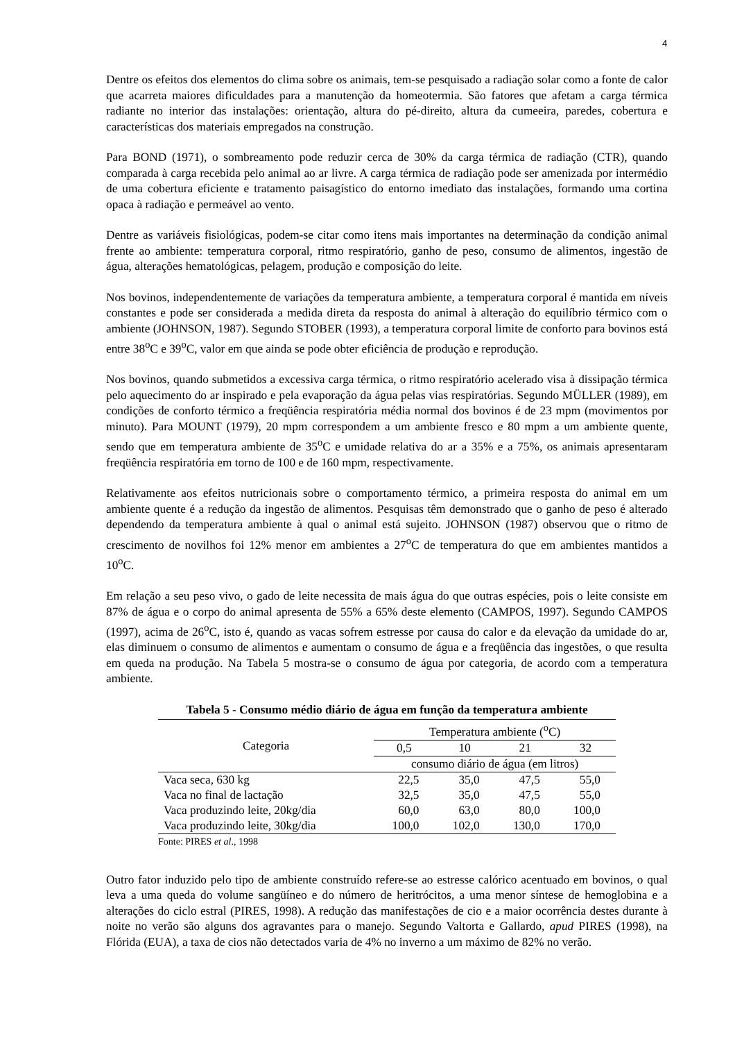4
Dentre os efeitos dos elementos do clima sobre os animais, tem-se pesquisado a radiação solar como a fonte de calor que acarreta maiores dificuldades para a manutenção da homeotermia. São fatores que afetam a carga térmica radiante no interior das instalações: orientação, altura do pé-direito, altura da cumeeira, paredes, cobertura e características dos materiais empregados na construção.
Para BOND (1971), o sombreamento pode reduzir cerca de 30% da carga térmica de radiação (CTR), quando comparada à carga recebida pelo animal ao ar livre. A carga térmica de radiação pode ser amenizada por intermédio de uma cobertura eficiente e tratamento paisagístico do entorno imediato das instalações, formando uma cortina opaca à radiação e permeável ao vento.
Dentre as variáveis fisiológicas, podem-se citar como itens mais importantes na determinação da condição animal frente ao ambiente: temperatura corporal, ritmo respiratório, ganho de peso, consumo de alimentos, ingestão de água, alterações hematológicas, pelagem, produção e composição do leite.
Nos bovinos, independentemente de variações da temperatura ambiente, a temperatura corporal é mantida em níveis constantes e pode ser considerada a medida direta da resposta do animal à alteração do equilíbrio térmico com o ambiente (JOHNSON, 1987). Segundo STOBER (1993), a temperatura corporal limite de conforto para bovinos está entre 38<sup>o</sup>C e 39<sup>o</sup>C, valor em que ainda se pode obter eficiência de produção e reprodução.
Nos bovinos, quando submetidos a excessiva carga térmica, o ritmo respiratório acelerado visa à dissipação térmica pelo aquecimento do ar inspirado e pela evaporação da água pelas vias respiratórias. Segundo MÜLLER (1989), em condições de conforto térmico a freqüência respiratória média normal dos bovinos é de 23 mpm (movimentos por minuto). Para MOUNT (1979), 20 mpm correspondem a um ambiente fresco e 80 mpm a um ambiente quente, sendo que em temperatura ambiente de 35<sup>o</sup>C e umidade relativa do ar a 35% e a 75%, os animais apresentaram freqüência respiratória em torno de 100 e de 160 mpm, respectivamente.
Relativamente aos efeitos nutricionais sobre o comportamento térmico, a primeira resposta do animal em um ambiente quente é a redução da ingestão de alimentos. Pesquisas têm demonstrado que o ganho de peso é alterado dependendo da temperatura ambiente à qual o animal está sujeito. JOHNSON (1987) observou que o ritmo de crescimento de novilhos foi 12% menor em ambientes a 27<sup>o</sup>C de temperatura do que em ambientes mantidos a 10<sup>o</sup>C.
Em relação a seu peso vivo, o gado de leite necessita de mais água do que outras espécies, pois o leite consiste em 87% de água e o corpo do animal apresenta de 55% a 65% deste elemento (CAMPOS, 1997). Segundo CAMPOS (1997), acima de 26<sup>o</sup>C, isto é, quando as vacas sofrem estresse por causa do calor e da elevação da umidade do ar, elas diminuem o consumo de alimentos e aumentam o consumo de água e a freqüência das ingestões, o que resulta em queda na produção. Na Tabela 5 mostra-se o consumo de água por categoria, de acordo com a temperatura ambiente.
Tabela 5 - Consumo médio diário de água em função da temperatura ambiente
| Categoria | Temperatura ambiente (<sup>o</sup>C) | | | |
| --- | --- | --- | --- | --- |
| | 0,5 | 10 | 21 | 32 |
| | consumo diário de água (em litros) | | | |
| Vaca seca, 630 kg | 22,5 | 35,0 | 47,5 | 55,0 |
| Vaca no final de lactação | 32,5 | 35,0 | 47,5 | 55,0 |
| Vaca produzindo leite, 20kg/dia | 60,0 | 63,0 | 80,0 | 100,0 |
| Vaca produzindo leite, 30kg/dia | 100,0 | 102,0 | 130,0 | 170,0 |
Fonte: PIRES et al., 1998
Outro fator induzido pelo tipo de ambiente construído refere-se ao estresse calórico acentuado em bovinos, o qual leva a uma queda do volume sangüíneo e do número de heritrócitos, a uma menor síntese de hemoglobina e a alterações do ciclo estral (PIRES, 1998). A redução das manifestações de cio e a maior ocorrência destes durante à noite no verão são alguns dos agravantes para o manejo. Segundo Valtorta e Gallardo, apud PIRES (1998), na Flórida (EUA), a taxa de cios não detectados varia de 4% no inverno a um máximo de 82% no verão.